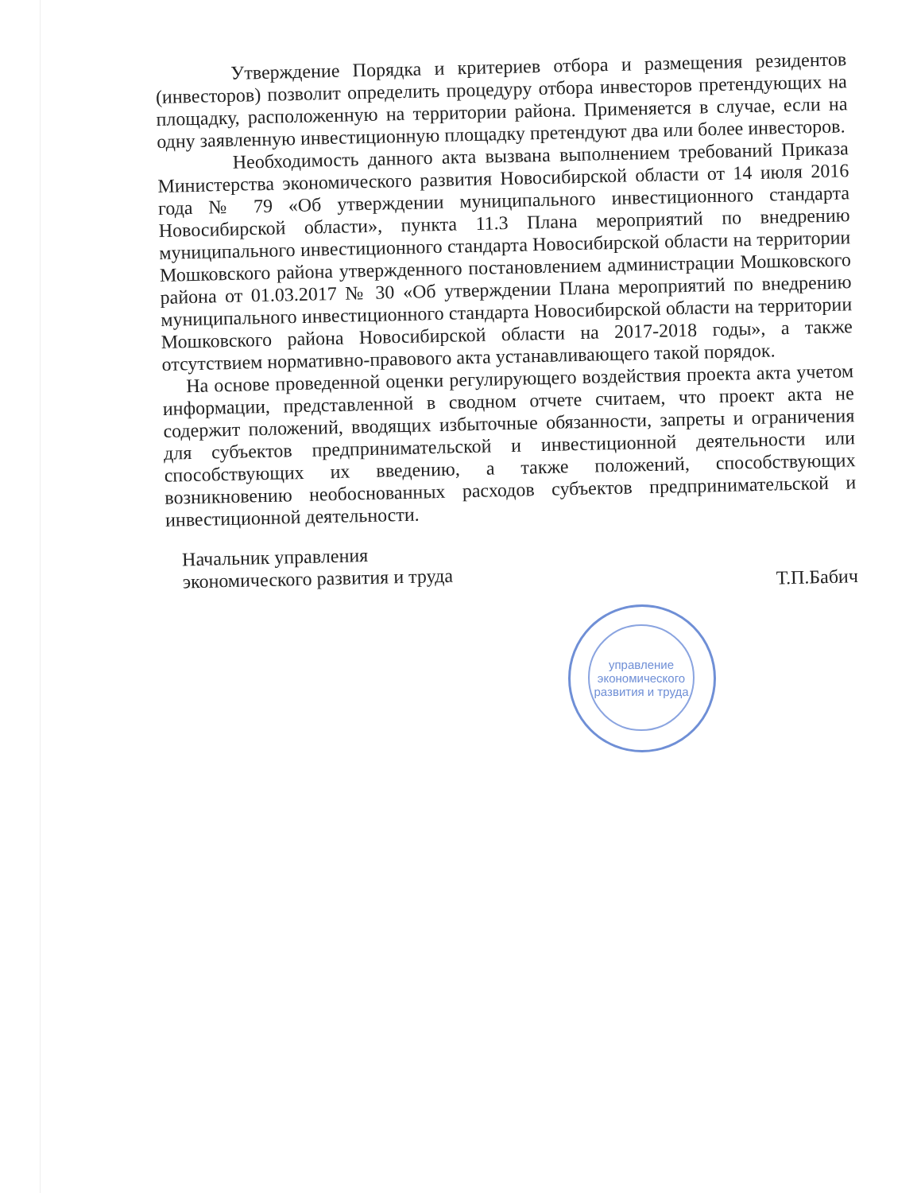управление экономического развития и труда
Утверждение Порядка и критериев отбора и размещения резидентов (инвесторов) позволит определить процедуру отбора инвесторов претендующих на площадку, расположенную на территории района. Применяется в случае, если на одну заявленную инвестиционную площадку претендуют два или более инвесторов.
Необходимость данного акта вызвана выполнением требований Приказа Министерства экономического развития Новосибирской области от 14 июля 2016 года № 79 «Об утверждении муниципального инвестиционного стандарта Новосибирской области», пункта 11.3 Плана мероприятий по внедрению муниципального инвестиционного стандарта Новосибирской области на территории Мошковского района утвержденного постановлением администрации Мошковского района от 01.03.2017 № 30 «Об утверждении Плана мероприятий по внедрению муниципального инвестиционного стандарта Новосибирской области на территории Мошковского района Новосибирской области на 2017-2018 годы», а также отсутствием нормативно-правового акта устанавливающего такой порядок.
На основе проведенной оценки регулирующего воздействия проекта акта учетом информации, представленной в сводном отчете считаем, что проект акта не содержит положений, вводящих избыточные обязанности, запреты и ограничения для субъектов предпринимательской и инвестиционной деятельности или способствующих их введению, а также положений, способствующих возникновению необоснованных расходов субъектов предпринимательской и инвестиционной деятельности.
Начальник управления
экономического развития и труда
Т.П.Бабич